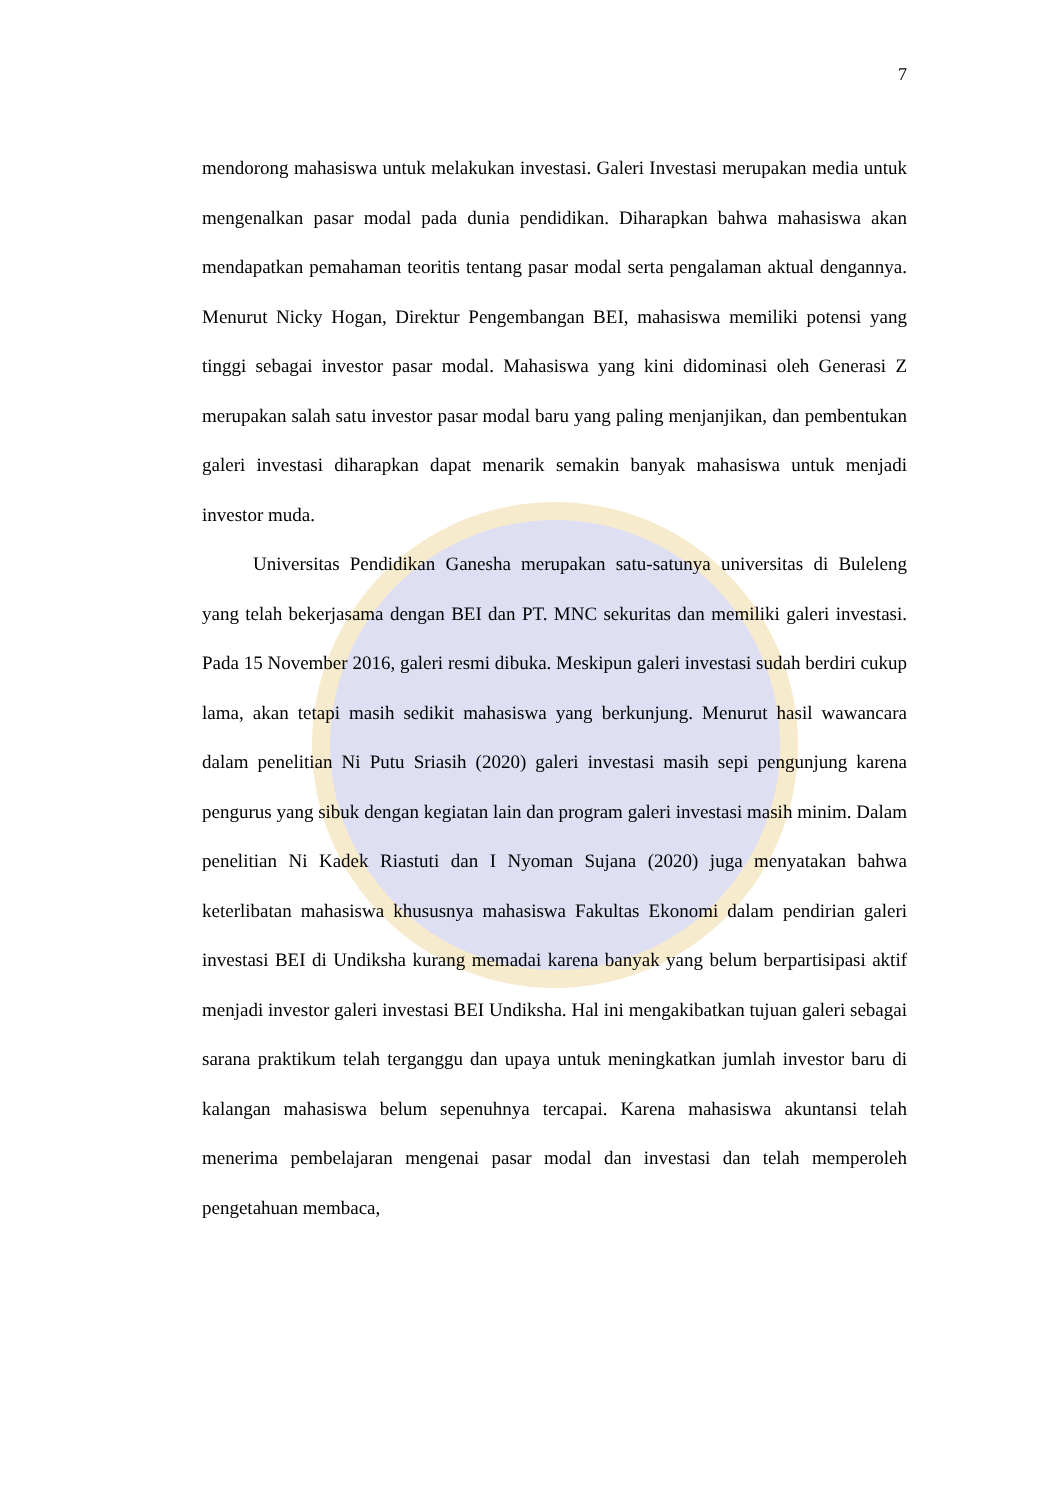7
mendorong mahasiswa untuk melakukan investasi. Galeri Investasi merupakan media untuk mengenalkan pasar modal pada dunia pendidikan. Diharapkan bahwa mahasiswa akan mendapatkan pemahaman teoritis tentang pasar modal serta pengalaman aktual dengannya. Menurut Nicky Hogan, Direktur Pengembangan BEI, mahasiswa memiliki potensi yang tinggi sebagai investor pasar modal. Mahasiswa yang kini didominasi oleh Generasi Z merupakan salah satu investor pasar modal baru yang paling menjanjikan, dan pembentukan galeri investasi diharapkan dapat menarik semakin banyak mahasiswa untuk menjadi investor muda.
Universitas Pendidikan Ganesha merupakan satu-satunya universitas di Buleleng yang telah bekerjasama dengan BEI dan PT. MNC sekuritas dan memiliki galeri investasi. Pada 15 November 2016, galeri resmi dibuka. Meskipun galeri investasi sudah berdiri cukup lama, akan tetapi masih sedikit mahasiswa yang berkunjung. Menurut hasil wawancara dalam penelitian Ni Putu Sriasih (2020) galeri investasi masih sepi pengunjung karena pengurus yang sibuk dengan kegiatan lain dan program galeri investasi masih minim. Dalam penelitian Ni Kadek Riastuti dan I Nyoman Sujana (2020) juga menyatakan bahwa keterlibatan mahasiswa khususnya mahasiswa Fakultas Ekonomi dalam pendirian galeri investasi BEI di Undiksha kurang memadai karena banyak yang belum berpartisipasi aktif menjadi investor galeri investasi BEI Undiksha. Hal ini mengakibatkan tujuan galeri sebagai sarana praktikum telah terganggu dan upaya untuk meningkatkan jumlah investor baru di kalangan mahasiswa belum sepenuhnya tercapai. Karena mahasiswa akuntansi telah menerima pembelajaran mengenai pasar modal dan investasi dan telah memperoleh pengetahuan membaca,